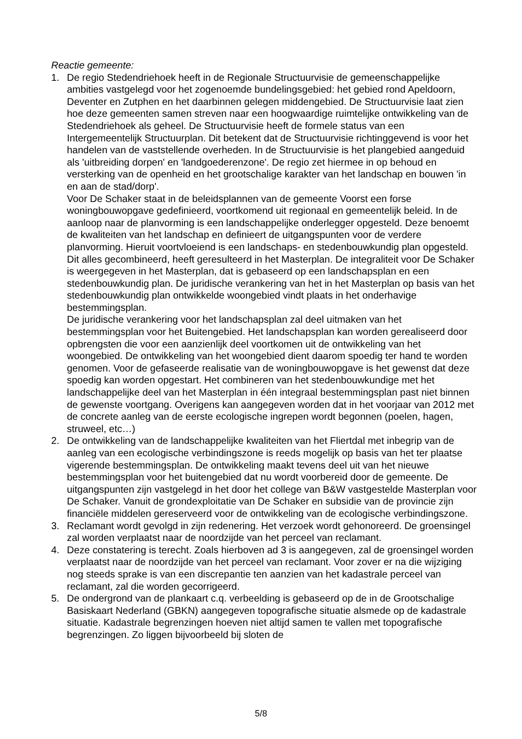Reactie gemeente:
1. De regio Stedendriehoek heeft in de Regionale Structuurvisie de gemeenschappelijke ambities vastgelegd voor het zogenoemde bundelingsgebied: het gebied rond Apeldoorn, Deventer en Zutphen en het daarbinnen gelegen middengebied. De Structuurvisie laat zien hoe deze gemeenten samen streven naar een hoogwaardige ruimtelijke ontwikkeling van de Stedendriehoek als geheel. De Structuurvisie heeft de formele status van een Intergemeentelijk Structuurplan. Dit betekent dat de Structuurvisie richtinggevend is voor het handelen van de vaststellende overheden. In de Structuurvisie is het plangebied aangeduid als 'uitbreiding dorpen' en 'landgoederenzone'. De regio zet hiermee in op behoud en versterking van de openheid en het grootschalige karakter van het landschap en bouwen 'in en aan de stad/dorp'.
Voor De Schaker staat in de beleidsplannen van de gemeente Voorst een forse woningbouwopgave gedefinieerd, voortkomend uit regionaal en gemeentelijk beleid. In de aanloop naar de planvorming is een landschappelijke onderlegger opgesteld. Deze benoemt de kwaliteiten van het landschap en definieert de uitgangspunten voor de verdere planvorming. Hieruit voortvloeiend is een landschaps- en stedenbouwkundig plan opgesteld. Dit alles gecombineerd, heeft geresulteerd in het Masterplan. De integraliteit voor De Schaker is weergegeven in het Masterplan, dat is gebaseerd op een landschapsplan en een stedenbouwkundig plan. De juridische verankering van het in het Masterplan op basis van het stedenbouwkundig plan ontwikkelde woongebied vindt plaats in het onderhavige bestemmingsplan.
De juridische verankering voor het landschapsplan zal deel uitmaken van het bestemmingsplan voor het Buitengebied. Het landschapsplan kan worden gerealiseerd door opbrengsten die voor een aanzienlijk deel voortkomen uit de ontwikkeling van het woongebied. De ontwikkeling van het woongebied dient daarom spoedig ter hand te worden genomen. Voor de gefaseerde realisatie van de woningbouwopgave is het gewenst dat deze spoedig kan worden opgestart. Het combineren van het stedenbouwkundige met het landschappelijke deel van het Masterplan in één integraal bestemmingsplan past niet binnen de gewenste voortgang. Overigens kan aangegeven worden dat in het voorjaar van 2012 met de concrete aanleg van de eerste ecologische ingrepen wordt begonnen (poelen, hagen, struweel, etc…)
2. De ontwikkeling van de landschappelijke kwaliteiten van het Fliertdal met inbegrip van de aanleg van een ecologische verbindingszone is reeds mogelijk op basis van het ter plaatse vigerende bestemmingsplan. De ontwikkeling maakt tevens deel uit van het nieuwe bestemmingsplan voor het buitengebied dat nu wordt voorbereid door de gemeente. De uitgangspunten zijn vastgelegd in het door het college van B&W vastgestelde Masterplan voor De Schaker. Vanuit de grondexploitatie van De Schaker en subsidie van de provincie zijn financiële middelen gereserveerd voor de ontwikkeling van de ecologische verbindingszone.
3. Reclamant wordt gevolgd in zijn redenering. Het verzoek wordt gehonoreerd. De groensingel zal worden verplaatst naar de noordzijde van het perceel van reclamant.
4. Deze constatering is terecht. Zoals hierboven ad 3 is aangegeven, zal de groensingel worden verplaatst naar de noordzijde van het perceel van reclamant. Voor zover er na die wijziging nog steeds sprake is van een discrepantie ten aanzien van het kadastrale perceel van reclamant, zal die worden gecorrigeerd.
5. De ondergrond van de plankaart c.q. verbeelding is gebaseerd op de in de Grootschalige Basiskaart Nederland (GBKN) aangegeven topografische situatie alsmede op de kadastrale situatie. Kadastrale begrenzingen hoeven niet altijd samen te vallen met topografische begrenzingen. Zo liggen bijvoorbeeld bij sloten de
5/8